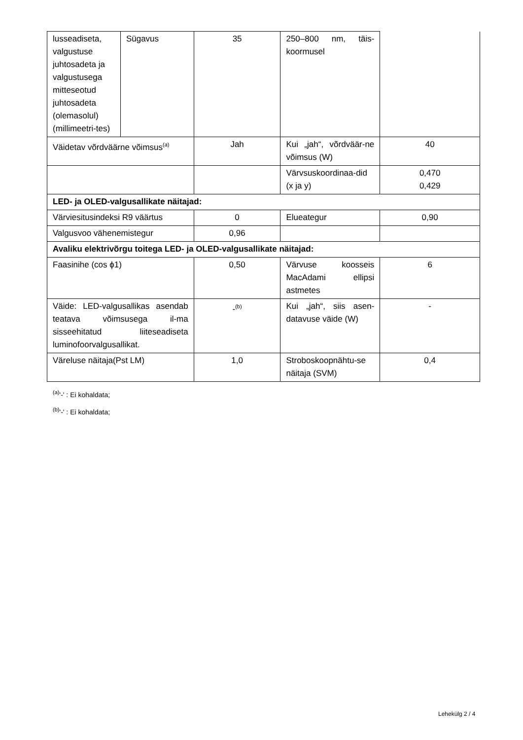| lusseadiseta, valgustuse juhtosadeta ja valgustusega mitteseotud juhtosadeta (olemasolul) (millimeetri-tes) | Sügavus | 35 | 250–800 nm, täis-koormusel | |
| Väidetav võrdväärne võimsus<sup>(a)</sup> | | Jah | Kui „jah“, võrdväär-ne võimsus (W) | 40 |
| | | | Värvsuskoordinaa-did (x ja y) | 0,470 0,429 |
| LED- ja OLED-valgusallikate näitajad: | | | | |
| Värviesitusindeksi R9 väärtus | | 0 | Elueategur | 0,90 |
| Valgusvoo vähenemistegur | | 0,96 | | |
| Avaliku elektrivõrgu toitega LED- ja OLED-valgusallikate näitajad: | | | | |
| Faasinihe (cos ϕ1) | | 0,50 | Värvuse koosseis MacAdami ellipsi astmetes | 6 |
| Väide: LED-valgusallikas asendab teatava võimsusega il-ma sisseehitatud liiteseadiseta luminofoorvalgusallikat. | | -<sup>(b)</sup> | Kui „jah“, siis asen-datavuse väide (W) | - |
| Väreluse näitaja(Pst LM) | | 1,0 | Stroboskoopnähtu-se näitaja (SVM) | 0,4 |
<sup>(a)</sup> '-' : Ei kohaldata;
<sup>(b)</sup> '-' : Ei kohaldata;
Lehekülg 2 / 4